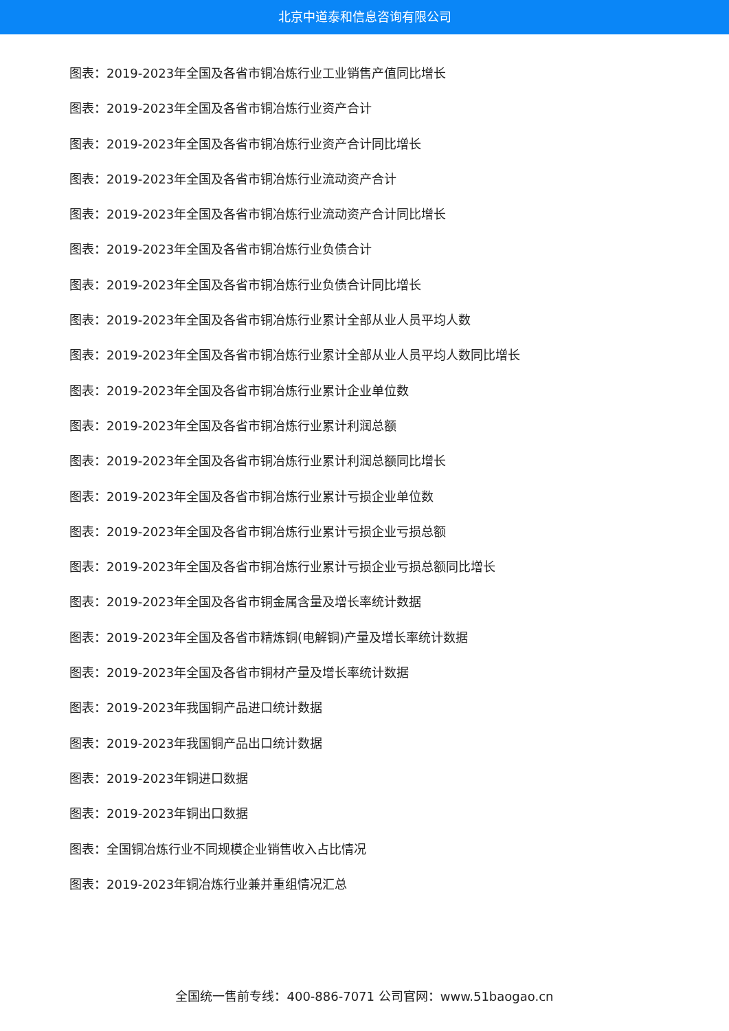北京中道泰和信息咨询有限公司
图表：2019-2023年全国及各省市铜冶炼行业工业销售产值同比增长
图表：2019-2023年全国及各省市铜冶炼行业资产合计
图表：2019-2023年全国及各省市铜冶炼行业资产合计同比增长
图表：2019-2023年全国及各省市铜冶炼行业流动资产合计
图表：2019-2023年全国及各省市铜冶炼行业流动资产合计同比增长
图表：2019-2023年全国及各省市铜冶炼行业负债合计
图表：2019-2023年全国及各省市铜冶炼行业负债合计同比增长
图表：2019-2023年全国及各省市铜冶炼行业累计全部从业人员平均人数
图表：2019-2023年全国及各省市铜冶炼行业累计全部从业人员平均人数同比增长
图表：2019-2023年全国及各省市铜冶炼行业累计企业单位数
图表：2019-2023年全国及各省市铜冶炼行业累计利润总额
图表：2019-2023年全国及各省市铜冶炼行业累计利润总额同比增长
图表：2019-2023年全国及各省市铜冶炼行业累计亏损企业单位数
图表：2019-2023年全国及各省市铜冶炼行业累计亏损企业亏损总额
图表：2019-2023年全国及各省市铜冶炼行业累计亏损企业亏损总额同比增长
图表：2019-2023年全国及各省市铜金属含量及增长率统计数据
图表：2019-2023年全国及各省市精炼铜(电解铜)产量及增长率统计数据
图表：2019-2023年全国及各省市铜材产量及增长率统计数据
图表：2019-2023年我国铜产品进口统计数据
图表：2019-2023年我国铜产品出口统计数据
图表：2019-2023年铜进口数据
图表：2019-2023年铜出口数据
图表：全国铜冶炼行业不同规模企业销售收入占比情况
图表：2019-2023年铜冶炼行业兼并重组情况汇总
全国统一售前专线：400-886-7071 公司官网：www.51baogao.cn